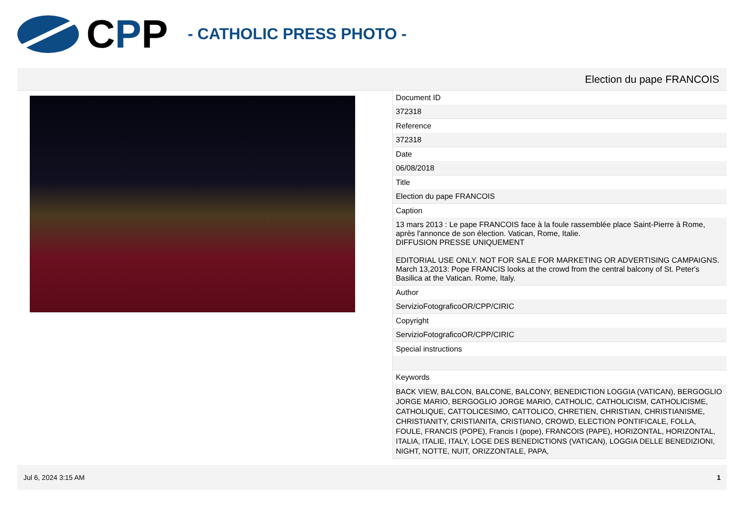CPP - CATHOLIC PRESS PHOTO -
Election du pape FRANCOIS
| Document ID |
| 372318 |
| Reference |
| 372318 |
| Date |
| 06/08/2018 |
| Title |
| Election du pape FRANCOIS |
| Caption |
| 13 mars 2013 : Le pape FRANCOIS face à la foule rassemblée place Saint-Pierre à Rome, après l'annonce de son élection. Vatican, Rome, Italie. DIFFUSION PRESSE UNIQUEMENT EDITORIAL USE ONLY. NOT FOR SALE FOR MARKETING OR ADVERTISING CAMPAIGNS. March 13,2013: Pope FRANCIS looks at the crowd from the central balcony of St. Peter's Basilica at the Vatican. Rome, Italy. |
| Author |
| ServizioFotograficoOR/CPP/CIRIC |
| Copyright |
| ServizioFotograficoOR/CPP/CIRIC |
| Special instructions |
| Keywords |
| BACK VIEW, BALCON, BALCONE, BALCONY, BENEDICTION LOGGIA (VATICAN), BERGOGLIO JORGE MARIO, BERGOGLIO JORGE MARIO, CATHOLIC, CATHOLICISM, CATHOLICISME, CATHOLIQUE, CATTOLICESIMO, CATTOLICO, CHRETIEN, CHRISTIAN, CHRISTIANISME, CHRISTIANITY, CRISTIANITA, CRISTIANO, CROWD, ELECTION PONTIFICALE, FOLLA, FOULE, FRANCIS (POPE), Francis I (pope), FRANCOIS (PAPE), HORIZONTAL, HORIZONTAL, ITALIA, ITALIE, ITALY, LOGE DES BENEDICTIONS (VATICAN), LOGGIA DELLE BENEDIZIONI, NIGHT, NOTTE, NUIT, ORIZZONTALE, PAPA, |
Jul 6, 2024 3:15 AM 1